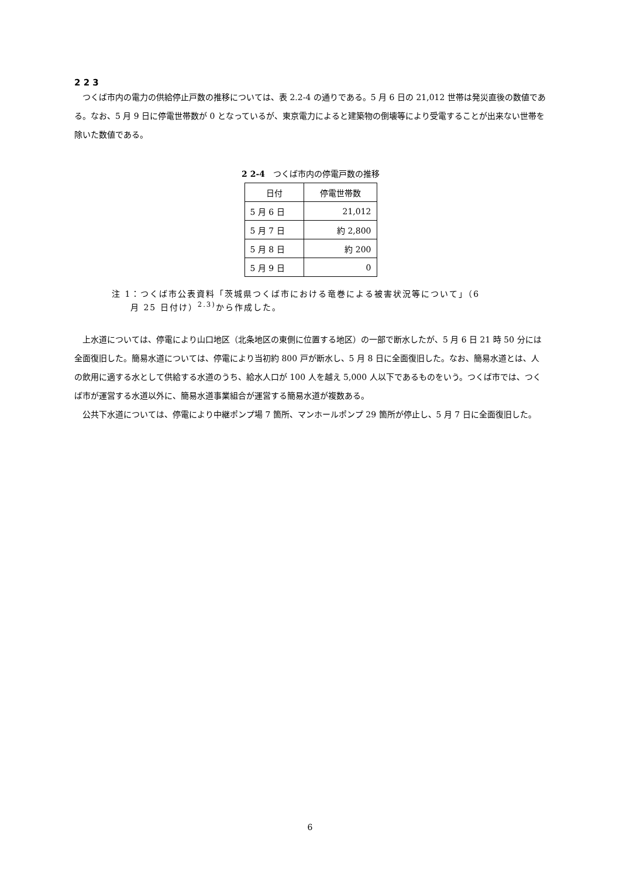2 2 3
つくば市内の電力の供給停止戸数の推移については、表 2.2-4 の通りである。5 月 6 日の 21,012 世帯は発災直後の数値である。なお、5 月 9 日に停電世帯数が 0 となっているが、東京電力によると建築物の倒壊等により受電することが出来ない世帯を除いた数値である。
2 2-4　つくば市内の停電戸数の推移
| 日付 | 停電世帯数 |
| --- | --- |
| 5 月 6 日 | 21,012 |
| 5 月 7 日 | 約 2,800 |
| 5 月 8 日 | 約 200 |
| 5 月 9 日 | 0 |
注 1：つくば市公表資料「茨城県つくば市における竜巻による被害状況等について」（6
　　月 25 日付け）<sup>2.3)</sup>から作成した。
上水道については、停電により山口地区（北条地区の東側に位置する地区）の一部で断水したが、5 月 6 日 21 時 50 分には全面復旧した。簡易水道については、停電により当初約 800 戸が断水し、5 月 8 日に全面復旧した。なお、簡易水道とは、人の飲用に適する水として供給する水道のうち、給水人口が 100 人を越え 5,000 人以下であるものをいう。つくば市では、つくば市が運営する水道以外に、簡易水道事業組合が運営する簡易水道が複数ある。
公共下水道については、停電により中継ポンプ場 7 箇所、マンホールポンプ 29 箇所が停止し、5 月 7 日に全面復旧した。
6